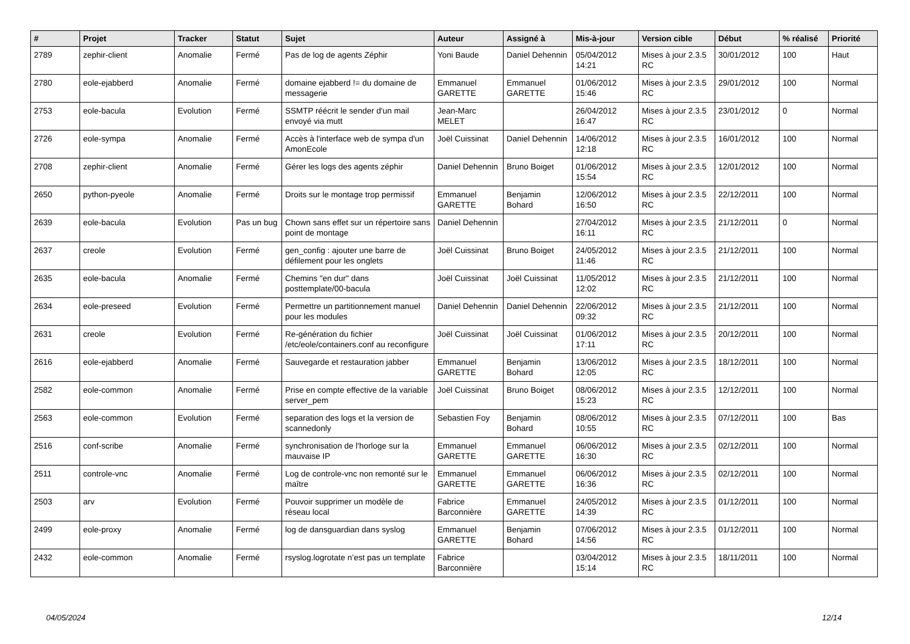| # | Projet | Tracker | Statut | Sujet | Auteur | Assigné à | Mis-à-jour | Version cible | Début | % réalisé | Priorité |
| --- | --- | --- | --- | --- | --- | --- | --- | --- | --- | --- | --- |
| 2789 | zephir-client | Anomalie | Fermé | Pas de log de agents Zéphir | Yoni Baude | Daniel Dehennin | 05/04/2012 14:21 | Mises à jour 2.3.5 RC | 30/01/2012 | 100 | Haut |
| 2780 | eole-ejabberd | Anomalie | Fermé | domaine ejabberd != du domaine de messagerie | Emmanuel GARETTE | Emmanuel GARETTE | 01/06/2012 15:46 | Mises à jour 2.3.5 RC | 29/01/2012 | 100 | Normal |
| 2753 | eole-bacula | Evolution | Fermé | SSMTP réécrit le sender d'un mail envoyé via mutt | Jean-Marc MELET | | 26/04/2012 16:47 | Mises à jour 2.3.5 RC | 23/01/2012 | 0 | Normal |
| 2726 | eole-sympa | Anomalie | Fermé | Accès à l'interface web de sympa d'un AmonEcole | Joël Cuissinat | Daniel Dehennin | 14/06/2012 12:18 | Mises à jour 2.3.5 RC | 16/01/2012 | 100 | Normal |
| 2708 | zephir-client | Anomalie | Fermé | Gérer les logs des agents zéphir | Daniel Dehennin | Bruno Boiget | 01/06/2012 15:54 | Mises à jour 2.3.5 RC | 12/01/2012 | 100 | Normal |
| 2650 | python-pyeole | Anomalie | Fermé | Droits sur le montage trop permissif | Emmanuel GARETTE | Benjamin Bohard | 12/06/2012 16:50 | Mises à jour 2.3.5 RC | 22/12/2011 | 100 | Normal |
| 2639 | eole-bacula | Evolution | Pas un bug | Chown sans effet sur un répertoire sans point de montage | Daniel Dehennin | | 27/04/2012 16:11 | Mises à jour 2.3.5 RC | 21/12/2011 | 0 | Normal |
| 2637 | creole | Evolution | Fermé | gen_config : ajouter une barre de défilement pour les onglets | Joël Cuissinat | Bruno Boiget | 24/05/2012 11:46 | Mises à jour 2.3.5 RC | 21/12/2011 | 100 | Normal |
| 2635 | eole-bacula | Anomalie | Fermé | Chemins "en dur" dans posttemplate/00-bacula | Joël Cuissinat | Joël Cuissinat | 11/05/2012 12:02 | Mises à jour 2.3.5 RC | 21/12/2011 | 100 | Normal |
| 2634 | eole-preseed | Evolution | Fermé | Permettre un partitionnement manuel pour les modules | Daniel Dehennin | Daniel Dehennin | 22/06/2012 09:32 | Mises à jour 2.3.5 RC | 21/12/2011 | 100 | Normal |
| 2631 | creole | Evolution | Fermé | Re-génération du fichier /etc/eole/containers.conf au reconfigure | Joël Cuissinat | Joël Cuissinat | 01/06/2012 17:11 | Mises à jour 2.3.5 RC | 20/12/2011 | 100 | Normal |
| 2616 | eole-ejabberd | Anomalie | Fermé | Sauvegarde et restauration jabber | Emmanuel GARETTE | Benjamin Bohard | 13/06/2012 12:05 | Mises à jour 2.3.5 RC | 18/12/2011 | 100 | Normal |
| 2582 | eole-common | Anomalie | Fermé | Prise en compte effective de la variable server_pem | Joël Cuissinat | Bruno Boiget | 08/06/2012 15:23 | Mises à jour 2.3.5 RC | 12/12/2011 | 100 | Normal |
| 2563 | eole-common | Evolution | Fermé | separation des logs et la version de scannedonly | Sebastien Foy | Benjamin Bohard | 08/06/2012 10:55 | Mises à jour 2.3.5 RC | 07/12/2011 | 100 | Bas |
| 2516 | conf-scribe | Anomalie | Fermé | synchronisation de l'horloge sur la mauvaise IP | Emmanuel GARETTE | Emmanuel GARETTE | 06/06/2012 16:30 | Mises à jour 2.3.5 RC | 02/12/2011 | 100 | Normal |
| 2511 | controle-vnc | Anomalie | Fermé | Log de controle-vnc non remonté sur le maître | Emmanuel GARETTE | Emmanuel GARETTE | 06/06/2012 16:36 | Mises à jour 2.3.5 RC | 02/12/2011 | 100 | Normal |
| 2503 | arv | Evolution | Fermé | Pouvoir supprimer un modèle de réseau local | Fabrice Barconnière | Emmanuel GARETTE | 24/05/2012 14:39 | Mises à jour 2.3.5 RC | 01/12/2011 | 100 | Normal |
| 2499 | eole-proxy | Anomalie | Fermé | log de dansguardian dans syslog | Emmanuel GARETTE | Benjamin Bohard | 07/06/2012 14:56 | Mises à jour 2.3.5 RC | 01/12/2011 | 100 | Normal |
| 2432 | eole-common | Anomalie | Fermé | rsyslog.logrotate n’est pas un template | Fabrice Barconnière | | 03/04/2012 15:14 | Mises à jour 2.3.5 RC | 18/11/2011 | 100 | Normal |
04/05/2024 12/14